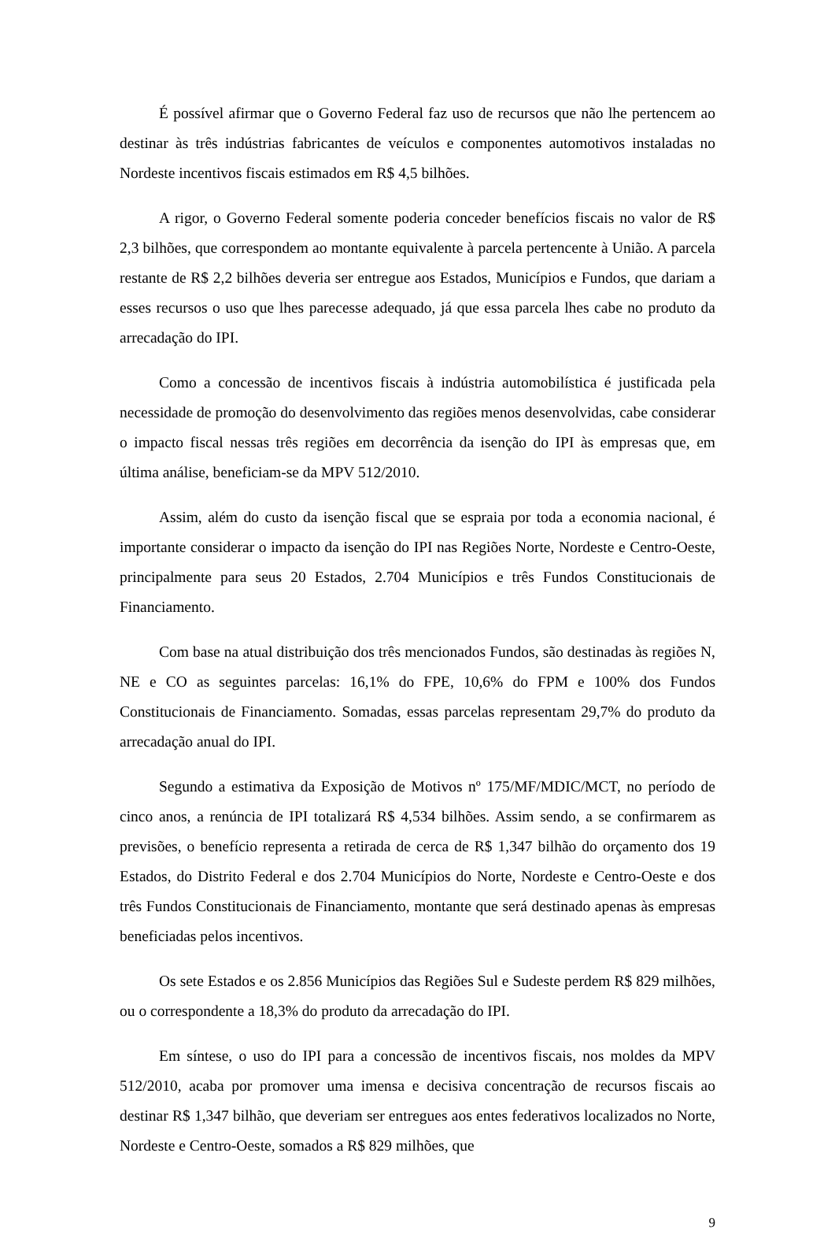É possível afirmar que o Governo Federal faz uso de recursos que não lhe pertencem ao destinar às três indústrias fabricantes de veículos e componentes automotivos instaladas no Nordeste incentivos fiscais estimados em R$ 4,5 bilhões.
A rigor, o Governo Federal somente poderia conceder benefícios fiscais no valor de R$ 2,3 bilhões, que correspondem ao montante equivalente à parcela pertencente à União. A parcela restante de R$ 2,2 bilhões deveria ser entregue aos Estados, Municípios e Fundos, que dariam a esses recursos o uso que lhes parecesse adequado, já que essa parcela lhes cabe no produto da arrecadação do IPI.
Como a concessão de incentivos fiscais à indústria automobilística é justificada pela necessidade de promoção do desenvolvimento das regiões menos desenvolvidas, cabe considerar o impacto fiscal nessas três regiões em decorrência da isenção do IPI às empresas que, em última análise, beneficiam-se da MPV 512/2010.
Assim, além do custo da isenção fiscal que se espraia por toda a economia nacional, é importante considerar o impacto da isenção do IPI nas Regiões Norte, Nordeste e Centro-Oeste, principalmente para seus 20 Estados, 2.704 Municípios e três Fundos Constitucionais de Financiamento.
Com base na atual distribuição dos três mencionados Fundos, são destinadas às regiões N, NE e CO as seguintes parcelas: 16,1% do FPE, 10,6% do FPM e 100% dos Fundos Constitucionais de Financiamento. Somadas, essas parcelas representam 29,7% do produto da arrecadação anual do IPI.
Segundo a estimativa da Exposição de Motivos nº 175/MF/MDIC/MCT, no período de cinco anos, a renúncia de IPI totalizará R$ 4,534 bilhões. Assim sendo, a se confirmarem as previsões, o benefício representa a retirada de cerca de R$ 1,347 bilhão do orçamento dos 19 Estados, do Distrito Federal e dos 2.704 Municípios do Norte, Nordeste e Centro-Oeste e dos três Fundos Constitucionais de Financiamento, montante que será destinado apenas às empresas beneficiadas pelos incentivos.
Os sete Estados e os 2.856 Municípios das Regiões Sul e Sudeste perdem R$ 829 milhões, ou o correspondente a 18,3% do produto da arrecadação do IPI.
Em síntese, o uso do IPI para a concessão de incentivos fiscais, nos moldes da MPV 512/2010, acaba por promover uma imensa e decisiva concentração de recursos fiscais ao destinar R$ 1,347 bilhão, que deveriam ser entregues aos entes federativos localizados no Norte, Nordeste e Centro-Oeste, somados a R$ 829 milhões, que
9